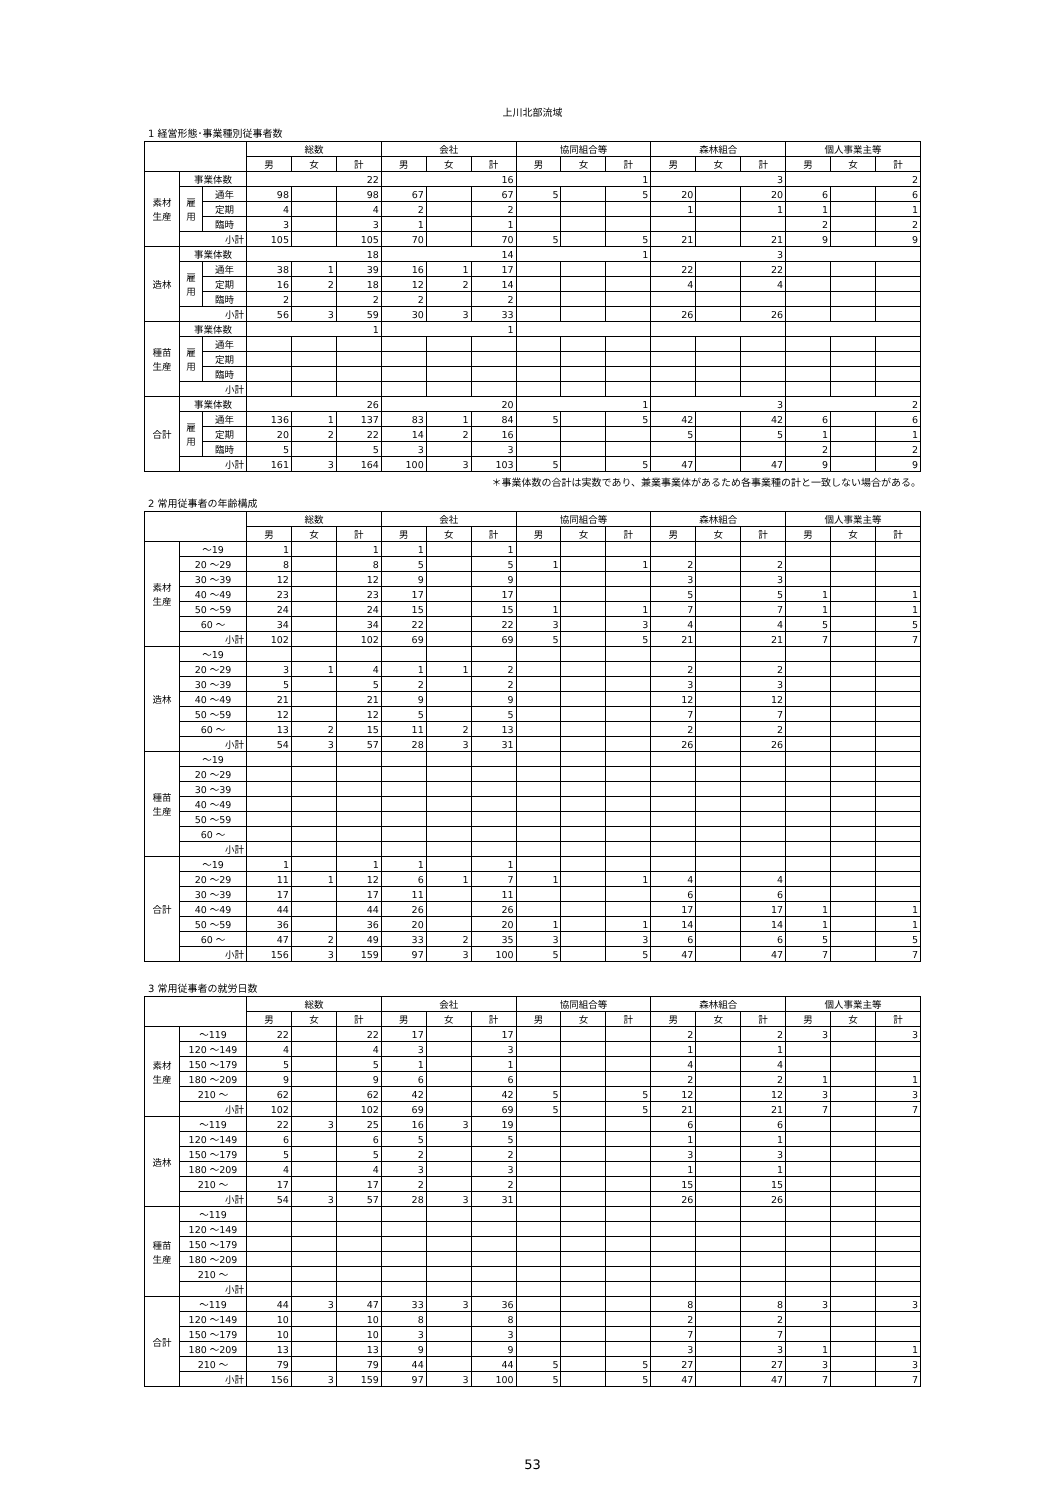上川北部流域
1 経営形態･事業種別従事者数
| | | | 総数 | | | 会社 | | | 協同組合等 | | | 森林組合 | | | 個人事業主等 | | |
| --- | --- | --- | --- | --- | --- | --- | --- | --- | --- | --- | --- | --- | --- | --- | --- | --- | --- |
| | | | 男 | 女 | 計 | 男 | 女 | 計 | 男 | 女 | 計 | 男 | 女 | 計 | 男 | 女 | 計 |
| 素材 生産 | 事業体数 | | 22 | | | 16 | | | 1 | | | 3 | | | 2 | | |
| | 雇 用 | 通年 | 98 | | 98 | 67 | | 67 | 5 | | 5 | 20 | | 20 | 6 | | 6 |
| | | 定期 | 4 | | 4 | 2 | | 2 | | | | 1 | | 1 | 1 | | 1 |
| | | 臨時 | 3 | | 3 | 1 | | 1 | | | | | | | 2 | | 2 |
| | 小計 | | 105 | | 105 | 70 | | 70 | 5 | | 5 | 21 | | 21 | 9 | | 9 |
| 造林 | 事業体数 | | 18 | | | 14 | | | 1 | | | 3 | | | | | |
| | 雇 用 | 通年 | 38 | 1 | 39 | 16 | 1 | 17 | | | | 22 | | 22 | | | |
| | | 定期 | 16 | 2 | 18 | 12 | 2 | 14 | | | | 4 | | 4 | | | |
| | | 臨時 | 2 | | 2 | 2 | | 2 | | | | | | | | | |
| | 小計 | | 56 | 3 | 59 | 30 | 3 | 33 | | | | 26 | | 26 | | | |
| 種苗 生産 | 事業体数 | | 1 | | | 1 | | | | | | | | | | | |
| | 雇 用 | 通年 | | | | | | | | | | | | | | | |
| | | 定期 | | | | | | | | | | | | | | | |
| | | 臨時 | | | | | | | | | | | | | | | |
| | 小計 | | | | | | | | | | | | | | | | |
| 合計 | 事業体数 | | 26 | | | 20 | | | 1 | | | 3 | | | 2 | | |
| | 雇 用 | 通年 | 136 | 1 | 137 | 83 | 1 | 84 | 5 | | 5 | 42 | | 42 | 6 | | 6 |
| | | 定期 | 20 | 2 | 22 | 14 | 2 | 16 | | | | 5 | | 5 | 1 | | 1 |
| | | 臨時 | 5 | | 5 | 3 | | 3 | | | | | | | 2 | | 2 |
| | 小計 | | 161 | 3 | 164 | 100 | 3 | 103 | 5 | | 5 | 47 | | 47 | 9 | | 9 |
＊事業体数の合計は実数であり、兼業事業体があるため各事業種の計と一致しない場合がある。
2 常用従事者の年齢構成
| | | 総数 | | | 会社 | | | 協同組合等 | | | 森林組合 | | | 個人事業主等 | | |
| --- | --- | --- | --- | --- | --- | --- | --- | --- | --- | --- | --- | --- | --- | --- | --- | --- |
| | | 男 | 女 | 計 | 男 | 女 | 計 | 男 | 女 | 計 | 男 | 女 | 計 | 男 | 女 | 計 |
| 素材 生産 | ～19 | 1 | | 1 | 1 | | 1 | | | | | | | | | |
| | 20 ～29 | 8 | | 8 | 5 | | 5 | 1 | | 1 | 2 | | 2 | | | |
| | 30 ～39 | 12 | | 12 | 9 | | 9 | | | | 3 | | 3 | | | |
| | 40 ～49 | 23 | | 23 | 17 | | 17 | | | | 5 | | 5 | 1 | | 1 |
| | 50 ～59 | 24 | | 24 | 15 | | 15 | 1 | | 1 | 7 | | 7 | 1 | | 1 |
| | 60 ～ | 34 | | 34 | 22 | | 22 | 3 | | 3 | 4 | | 4 | 5 | | 5 |
| | 小計 | 102 | | 102 | 69 | | 69 | 5 | | 5 | 21 | | 21 | 7 | | 7 |
| 造林 | ～19 | | | | | | | | | | | | | | | |
| | 20 ～29 | 3 | 1 | 4 | 1 | 1 | 2 | | | | 2 | | 2 | | | |
| | 30 ～39 | 5 | | 5 | 2 | | 2 | | | | 3 | | 3 | | | |
| | 40 ～49 | 21 | | 21 | 9 | | 9 | | | | 12 | | 12 | | | |
| | 50 ～59 | 12 | | 12 | 5 | | 5 | | | | 7 | | 7 | | | |
| | 60 ～ | 13 | 2 | 15 | 11 | 2 | 13 | | | | 2 | | 2 | | | |
| | 小計 | 54 | 3 | 57 | 28 | 3 | 31 | | | | 26 | | 26 | | | |
| 種苗 生産 | ～19 | | | | | | | | | | | | | | | |
| | 20 ～29 | | | | | | | | | | | | | | | |
| | 30 ～39 | | | | | | | | | | | | | | | |
| | 40 ～49 | | | | | | | | | | | | | | | |
| | 50 ～59 | | | | | | | | | | | | | | | |
| | 60 ～ | | | | | | | | | | | | | | | |
| | 小計 | | | | | | | | | | | | | | | |
| 合計 | ～19 | 1 | | 1 | 1 | | 1 | | | | | | | | | |
| | 20 ～29 | 11 | 1 | 12 | 6 | 1 | 7 | 1 | | 1 | 4 | | 4 | | | |
| | 30 ～39 | 17 | | 17 | 11 | | 11 | | | | 6 | | 6 | | | |
| | 40 ～49 | 44 | | 44 | 26 | | 26 | | | | 17 | | 17 | 1 | | 1 |
| | 50 ～59 | 36 | | 36 | 20 | | 20 | 1 | | 1 | 14 | | 14 | 1 | | 1 |
| | 60 ～ | 47 | 2 | 49 | 33 | 2 | 35 | 3 | | 3 | 6 | | 6 | 5 | | 5 |
| | 小計 | 156 | 3 | 159 | 97 | 3 | 100 | 5 | | 5 | 47 | | 47 | 7 | | 7 |
3 常用従事者の就労日数
| | | 総数 | | | 会社 | | | 協同組合等 | | | 森林組合 | | | 個人事業主等 | | |
| --- | --- | --- | --- | --- | --- | --- | --- | --- | --- | --- | --- | --- | --- | --- | --- | --- |
| | | 男 | 女 | 計 | 男 | 女 | 計 | 男 | 女 | 計 | 男 | 女 | 計 | 男 | 女 | 計 |
| 素材 生産 | ～119 | 22 | | 22 | 17 | | 17 | | | | 2 | | 2 | 3 | | 3 |
| | 120 ～149 | 4 | | 4 | 3 | | 3 | | | | 1 | | 1 | | | |
| | 150 ～179 | 5 | | 5 | 1 | | 1 | | | | 4 | | 4 | | | |
| | 180 ～209 | 9 | | 9 | 6 | | 6 | | | | 2 | | 2 | 1 | | 1 |
| | 210 ～ | 62 | | 62 | 42 | | 42 | 5 | | 5 | 12 | | 12 | 3 | | 3 |
| | 小計 | 102 | | 102 | 69 | | 69 | 5 | | 5 | 21 | | 21 | 7 | | 7 |
| 造林 | ～119 | 22 | 3 | 25 | 16 | 3 | 19 | | | | 6 | | 6 | | | |
| | 120 ～149 | 6 | | 6 | 5 | | 5 | | | | 1 | | 1 | | | |
| | 150 ～179 | 5 | | 5 | 2 | | 2 | | | | 3 | | 3 | | | |
| | 180 ～209 | 4 | | 4 | 3 | | 3 | | | | 1 | | 1 | | | |
| | 210 ～ | 17 | | 17 | 2 | | 2 | | | | 15 | | 15 | | | |
| | 小計 | 54 | 3 | 57 | 28 | 3 | 31 | | | | 26 | | 26 | | | |
| 種苗 生産 | ～119 | | | | | | | | | | | | | | | |
| | 120 ～149 | | | | | | | | | | | | | | | |
| | 150 ～179 | | | | | | | | | | | | | | | |
| | 180 ～209 | | | | | | | | | | | | | | | |
| | 210 ～ | | | | | | | | | | | | | | | |
| | 小計 | | | | | | | | | | | | | | | |
| 合計 | ～119 | 44 | 3 | 47 | 33 | 3 | 36 | | | | 8 | | 8 | 3 | | 3 |
| | 120 ～149 | 10 | | 10 | 8 | | 8 | | | | 2 | | 2 | | | |
| | 150 ～179 | 10 | | 10 | 3 | | 3 | | | | 7 | | 7 | | | |
| | 180 ～209 | 13 | | 13 | 9 | | 9 | | | | 3 | | 3 | 1 | | 1 |
| | 210 ～ | 79 | | 79 | 44 | | 44 | 5 | | 5 | 27 | | 27 | 3 | | 3 |
| | 小計 | 156 | 3 | 159 | 97 | 3 | 100 | 5 | | 5 | 47 | | 47 | 7 | | 7 |
53